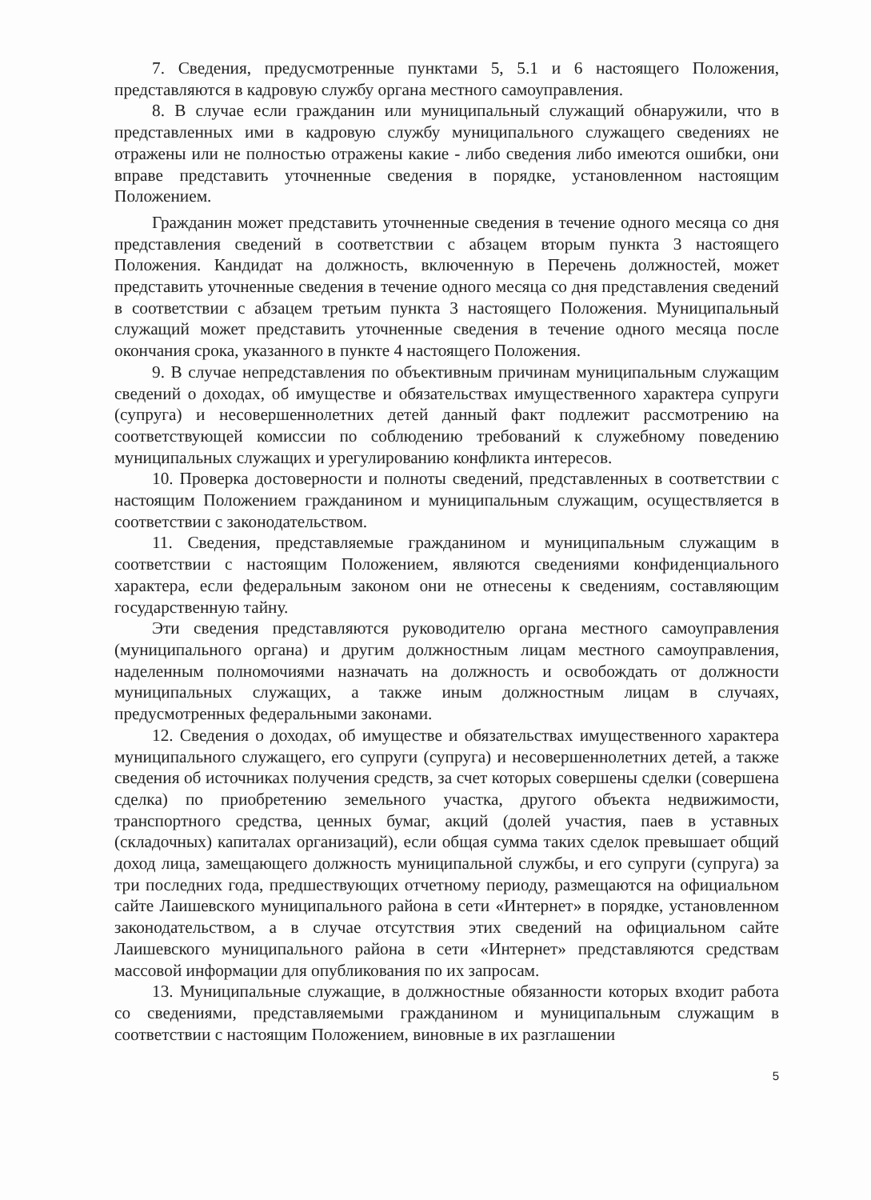7. Сведения, предусмотренные пунктами 5, 5.1 и 6 настоящего Положения, представляются в кадровую службу органа местного самоуправления.
8. В случае если гражданин или муниципальный служащий обнаружили, что в представленных ими в кадровую службу муниципального служащего сведениях не отражены или не полностью отражены какие - либо сведения либо имеются ошибки, они вправе представить уточненные сведения в порядке, установленном настоящим Положением.
Гражданин может представить уточненные сведения в течение одного месяца со дня представления сведений в соответствии с абзацем вторым пункта 3 настоящего Положения. Кандидат на должность, включенную в Перечень должностей, может представить уточненные сведения в течение одного месяца со дня представления сведений в соответствии с абзацем третьим пункта 3 настоящего Положения. Муниципальный служащий может представить уточненные сведения в течение одного месяца после окончания срока, указанного в пункте 4 настоящего Положения.
9. В случае непредставления по объективным причинам муниципальным служащим сведений о доходах, об имуществе и обязательствах имущественного характера супруги (супруга) и несовершеннолетних детей данный факт подлежит рассмотрению на соответствующей комиссии по соблюдению требований к служебному поведению муниципальных служащих и урегулированию конфликта интересов.
10. Проверка достоверности и полноты сведений, представленных в соответствии с настоящим Положением гражданином и муниципальным служащим, осуществляется в соответствии с законодательством.
11. Сведения, представляемые гражданином и муниципальным служащим в соответствии с настоящим Положением, являются сведениями конфиденциального характера, если федеральным законом они не отнесены к сведениям, составляющим государственную тайну.
Эти сведения представляются руководителю органа местного самоуправления (муниципального органа) и другим должностным лицам местного самоуправления, наделенным полномочиями назначать на должность и освобождать от должности муниципальных служащих, а также иным должностным лицам в случаях, предусмотренных федеральными законами.
12. Сведения о доходах, об имуществе и обязательствах имущественного характера муниципального служащего, его супруги (супруга) и несовершеннолетних детей, а также сведения об источниках получения средств, за счет которых совершены сделки (совершена сделка) по приобретению земельного участка, другого объекта недвижимости, транспортного средства, ценных бумаг, акций (долей участия, паев в уставных (складочных) капиталах организаций), если общая сумма таких сделок превышает общий доход лица, замещающего должность муниципальной службы, и его супруги (супруга) за три последних года, предшествующих отчетному периоду, размещаются на официальном сайте Лаишевского муниципального района в сети «Интернет» в порядке, установленном законодательством, а в случае отсутствия этих сведений на официальном сайте Лаишевского муниципального района в сети «Интернет» представляются средствам массовой информации для опубликования по их запросам.
13. Муниципальные служащие, в должностные обязанности которых входит работа со сведениями, представляемыми гражданином и муниципальным служащим в соответствии с настоящим Положением, виновные в их разглашении
5